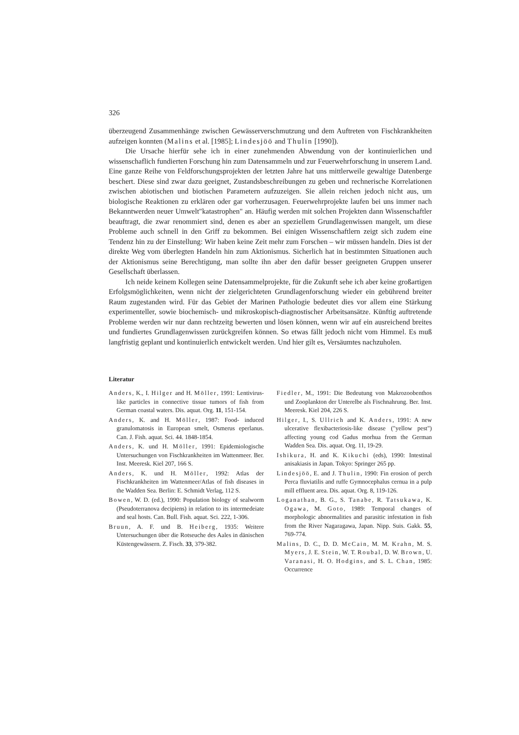326
überzeugend Zusammenhänge zwischen Gewässerverschmutzung und dem Auftreten von Fischkrankheiten aufzeigen konnten (Malins et al. [1985]; Lindesjöö and Thulin [1990]).
Die Ursache hierfür sehe ich in einer zunehmenden Abwendung von der kontinuierlichen und wissenschaflich fundierten Forschung hin zum Datensammeln und zur Feuerwehrforschung in unserem Land. Eine ganze Reihe von Feldforschungsprojekten der letzten Jahre hat uns mittlerweile gewaltige Datenberge beschert. Diese sind zwar dazu geeignet, Zustandsbeschreibungen zu geben und rechnerische Korrelationen zwischen abiotischen und biotischen Parametern aufzuzeigen. Sie allein reichen jedoch nicht aus, um biologische Reaktionen zu erklären oder gar vorherzusagen. Feuerwehrprojekte laufen bei uns immer nach Bekanntwerden neuer Umwelt"katastrophen" an. Häufig werden mit solchen Projekten dann Wissenschaftler beauftragt, die zwar renommiert sind, denen es aber an speziellem Grundlagenwissen mangelt, um diese Probleme auch schnell in den Griff zu bekommen. Bei einigen Wissenschaftlern zeigt sich zudem eine Tendenz hin zu der Einstellung: Wir haben keine Zeit mehr zum Forschen – wir müssen handeln. Dies ist der direkte Weg vom überlegten Handeln hin zum Aktionismus. Sicherlich hat in bestimmten Situationen auch der Aktionismus seine Berechtigung, man sollte ihn aber den dafür besser geeigneten Gruppen unserer Gesellschaft überlassen.
Ich neide keinem Kollegen seine Datensammelprojekte, für die Zukunft sehe ich aber keine großartigen Erfolgsmöglichkeiten, wenn nicht der zielgerichteten Grundlagenforschung wieder ein gebührend breiter Raum zugestanden wird. Für das Gebiet der Marinen Pathologie bedeutet dies vor allem eine Stärkung experimenteller, sowie biochemisch- und mikroskopisch-diagnostischer Arbeitsansätze. Künftig auftretende Probleme werden wir nur dann rechtzeitg bewerten und lösen können, wenn wir auf ein ausreichend breites und fundiertes Grundlagenwissen zurückgreifen können. So etwas fällt jedoch nicht vom Himmel. Es muß langfristig geplant und kontinuierlich entwickelt werden. Und hier gilt es, Versäumtes nachzuholen.
Literatur
Anders, K., I. Hilger and H. Möller, 1991: Lentivirus-like particles in connective tissue tumors of fish from German coastal waters. Dis. aquat. Org. 11, 151-154.
Anders, K. and H. Möller, 1987: Food- induced granulomatosis in European smelt, Osmerus eperlanus. Can. J. Fish. aquat. Sci. 44. 1848-1854.
Anders, K. und H. Möller, 1991: Epidemiologische Untersuchungen von Fischkrankheiten im Wattenmeer. Ber. Inst. Meeresk. Kiel 207, 166 S.
Anders, K. und H. Möller, 1992: Atlas der Fischkrankheiten im Wattenmeer/Atlas of fish diseases in the Wadden Sea. Berlin: E. Schmidt Verlag, 112 S.
Bowen, W. D. (ed.), 1990: Population biology of sealworm (Pseudoterranova decipiens) in relation to its intermedeiate and seal hosts. Can. Bull. Fish. aquat. Sci. 222, 1-306.
Bruun, A. F. und B. Heiberg, 1935: Weitere Untersuchungen über die Rotseuche des Aales in dänischen Küstengewässern. Z. Fisch. 33, 379-382.
Fiedler, M., 1991: Die Bedeutung von Makrozoobenthos und Zooplankton der Unterelbe als Fischnahrung. Ber. Inst. Meeresk. Kiel 204, 226 S.
Hilger, I., S. Ullrich and K. Anders, 1991: A new ulcerative flexibacteriosis-like disease ("yellow pest") affecting young cod Gadus morhua from the German Wadden Sea. Dis. aquat. Org. 11, 19-29.
Ishikura, H. and K. Kikuchi (eds), 1990: Intestinal anisakiasis in Japan. Tokyo: Springer 265 pp.
Lindesjöö, E. and J. Thulin, 1990: Fin erosion of perch Perca fluviatilis and ruffe Gymnocephalus cernua in a pulp mill effluent area. Dis. aquat. Org. 8, 119-126.
Loganathan, B. G., S. Tanabe, R. Tatsukawa, K. Ogawa, M. Goto, 1989: Temporal changes of morphologic abnormalities and parasitic infestation in fish from the River Nagaragawa, Japan. Nipp. Suis. Gakk. 55, 769-774.
Malins, D. C., D. D. McCain, M. M. Krahn, M. S. Myers, J. E. Stein, W. T. Roubal, D. W. Brown, U. Varanasi, H. O. Hodgins, and S. L. Chan, 1985: Occurrence